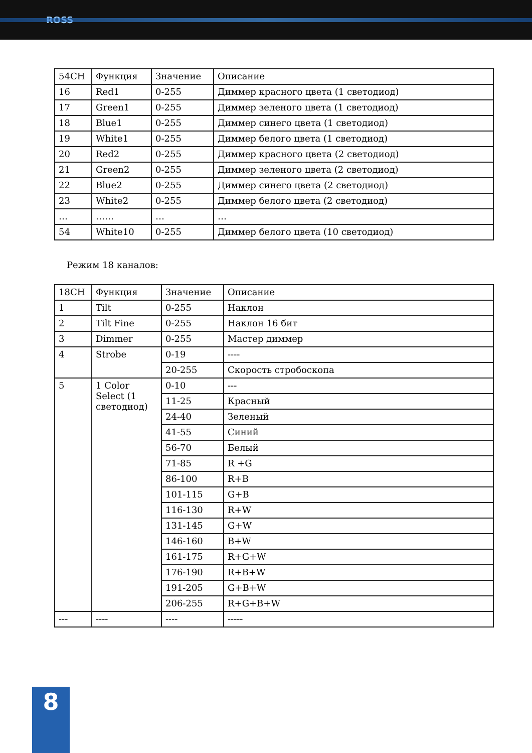ROSS
| 54CH | Функция | Значение | Описание |
| 16 | Red1 | 0-255 | Диммер красного цвета (1 светодиод) |
| 17 | Green1 | 0-255 | Диммер зеленого цвета (1 светодиод) |
| 18 | Blue1 | 0-255 | Диммер синего цвета (1 светодиод) |
| 19 | White1 | 0-255 | Диммер белого цвета (1 светодиод) |
| 20 | Red2 | 0-255 | Диммер красного цвета (2 светодиод) |
| 21 | Green2 | 0-255 | Диммер зеленого цвета (2 светодиод) |
| 22 | Blue2 | 0-255 | Диммер синего цвета (2 светодиод) |
| 23 | White2 | 0-255 | Диммер белого цвета (2 светодиод) |
| … | …… | … | … |
| 54 | White10 | 0-255 | Диммер белого цвета (10 светодиод) |
Режим 18 каналов:
| 18CH | Функция | Значение | Описание |
| 1 | Tilt | 0-255 | Наклон |
| 2 | Tilt Fine | 0-255 | Наклон 16 бит |
| 3 | Dimmer | 0-255 | Мастер диммер |
| 4 | Strobe | 0-19 | ---- |
| | | 20-255 | Скорость стробоскопа |
| 5 | 1 Color Select (1 светодиод) | 0-10 | --- |
| | | 11-25 | Красный |
| | | 24-40 | Зеленый |
| | | 41-55 | Синий |
| | | 56-70 | Белый |
| | | 71-85 | R +G |
| | | 86-100 | R+B |
| | | 101-115 | G+B |
| | | 116-130 | R+W |
| | | 131-145 | G+W |
| | | 146-160 | B+W |
| | | 161-175 | R+G+W |
| | | 176-190 | R+B+W |
| | | 191-205 | G+B+W |
| | | 206-255 | R+G+B+W |
| --- | ---- | ---- | ----- |
8